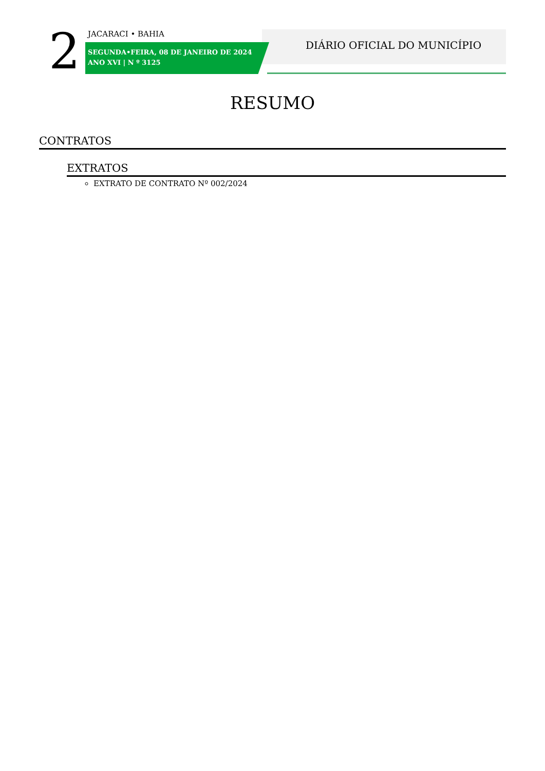2 JACARACI • BAHIA
SEGUNDA•FEIRA, 08 DE JANEIRO DE 2024
ANO XVI | N º 3125
DIÁRIO OFICIAL DO MUNICÍPIO
RESUMO
CONTRATOS
EXTRATOS
EXTRATO DE CONTRATO Nº 002/2024